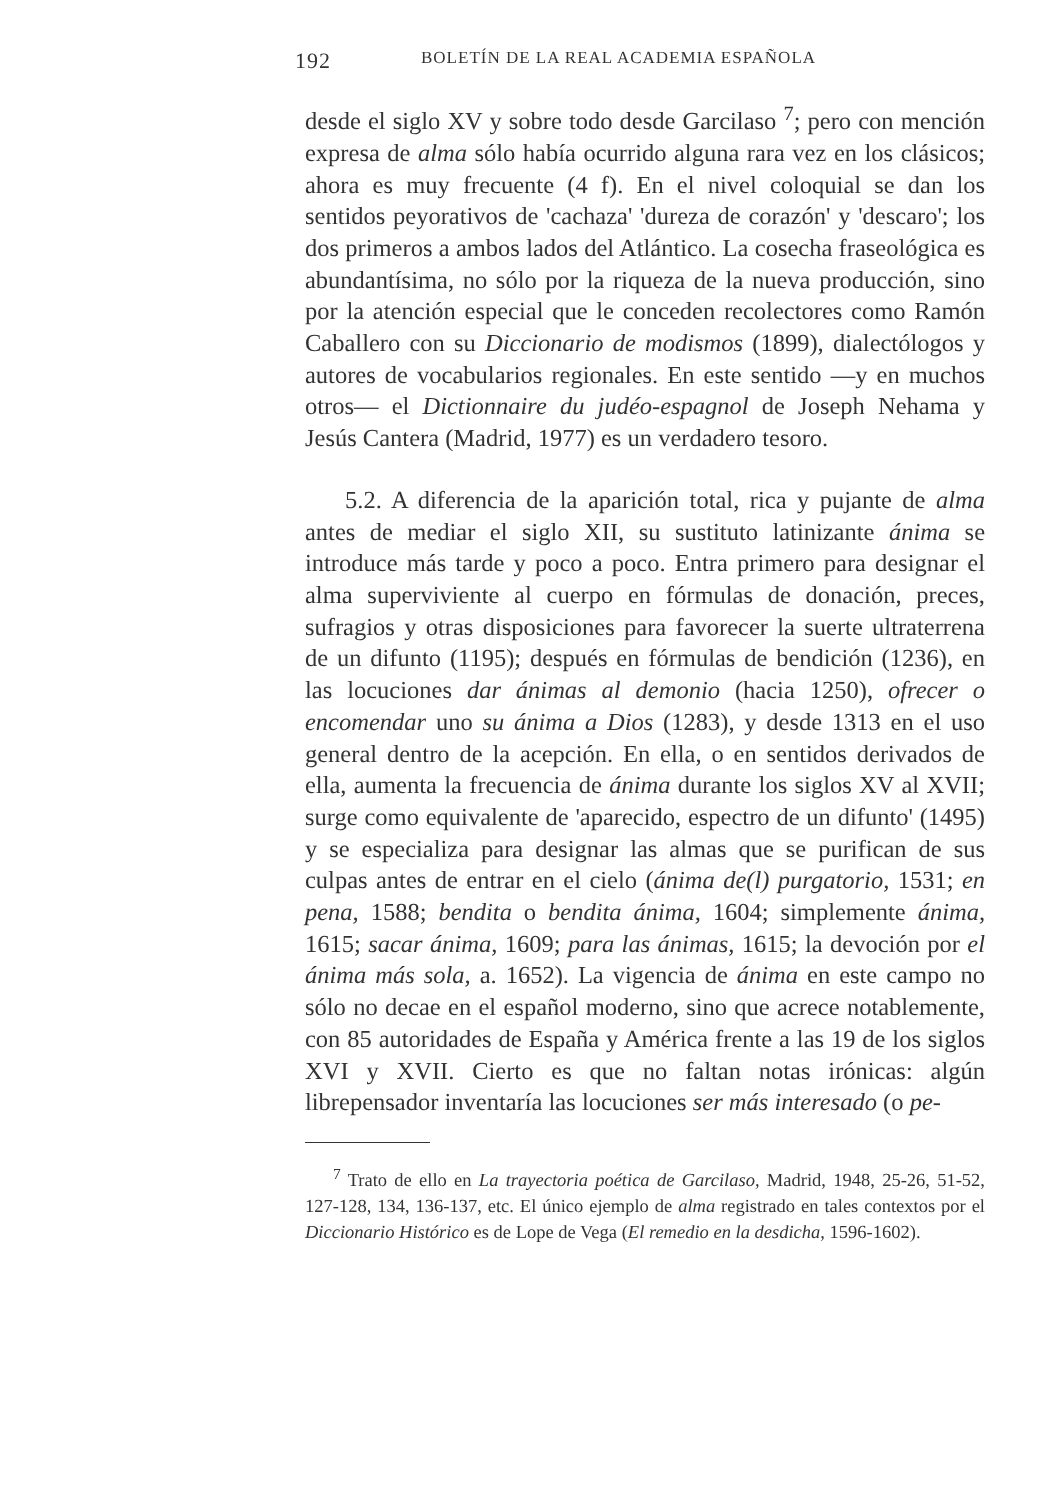192 BOLETÍN DE LA REAL ACADEMIA ESPAÑOLA
desde el siglo XV y sobre todo desde Garcilaso <sup>7</sup>; pero con mención expresa de alma sólo había ocurrido alguna rara vez en los clásicos; ahora es muy frecuente (4 f). En el nivel coloquial se dan los sentidos peyorativos de 'cachaza' 'dureza de corazón' y 'descaro'; los dos primeros a ambos lados del Atlántico. La cosecha fraseológica es abundantísima, no sólo por la riqueza de la nueva producción, sino por la atención especial que le conceden recolectores como Ramón Caballero con su Diccionario de modismos (1899), dialectólogos y autores de vocabularios regionales. En este sentido —y en muchos otros— el Dictionnaire du judéo-espagnol de Joseph Nehama y Jesús Cantera (Madrid, 1977) es un verdadero tesoro.
5.2. A diferencia de la aparición total, rica y pujante de alma antes de mediar el siglo XII, su sustituto latinizante ánima se introduce más tarde y poco a poco. Entra primero para designar el alma superviviente al cuerpo en fórmulas de donación, preces, sufragios y otras disposiciones para favorecer la suerte ultraterrena de un difunto (1195); después en fórmulas de bendición (1236), en las locuciones dar ánimas al demonio (hacia 1250), ofrecer o encomendar uno su ánima a Dios (1283), y desde 1313 en el uso general dentro de la acepción. En ella, o en sentidos derivados de ella, aumenta la frecuencia de ánima durante los siglos XV al XVII; surge como equivalente de 'aparecido, espectro de un difunto' (1495) y se especializa para designar las almas que se purifican de sus culpas antes de entrar en el cielo (ánima de(l) purgatorio, 1531; en pena, 1588; bendita o bendita ánima, 1604; simplemente ánima, 1615; sacar ánima, 1609; para las ánimas, 1615; la devoción por el ánima más sola, a. 1652). La vigencia de ánima en este campo no sólo no decae en el español moderno, sino que acrece notablemente, con 85 autoridades de España y América frente a las 19 de los siglos XVI y XVII. Cierto es que no faltan notas irónicas: algún librepensador inventaría las locuciones ser más interesado (o pe-
<sup>7</sup> Trato de ello en La trayectoria poética de Garcilaso, Madrid, 1948, 25-26, 51-52, 127-128, 134, 136-137, etc. El único ejemplo de alma registrado en tales contextos por el Diccionario Histórico es de Lope de Vega (El remedio en la desdicha, 1596-1602).